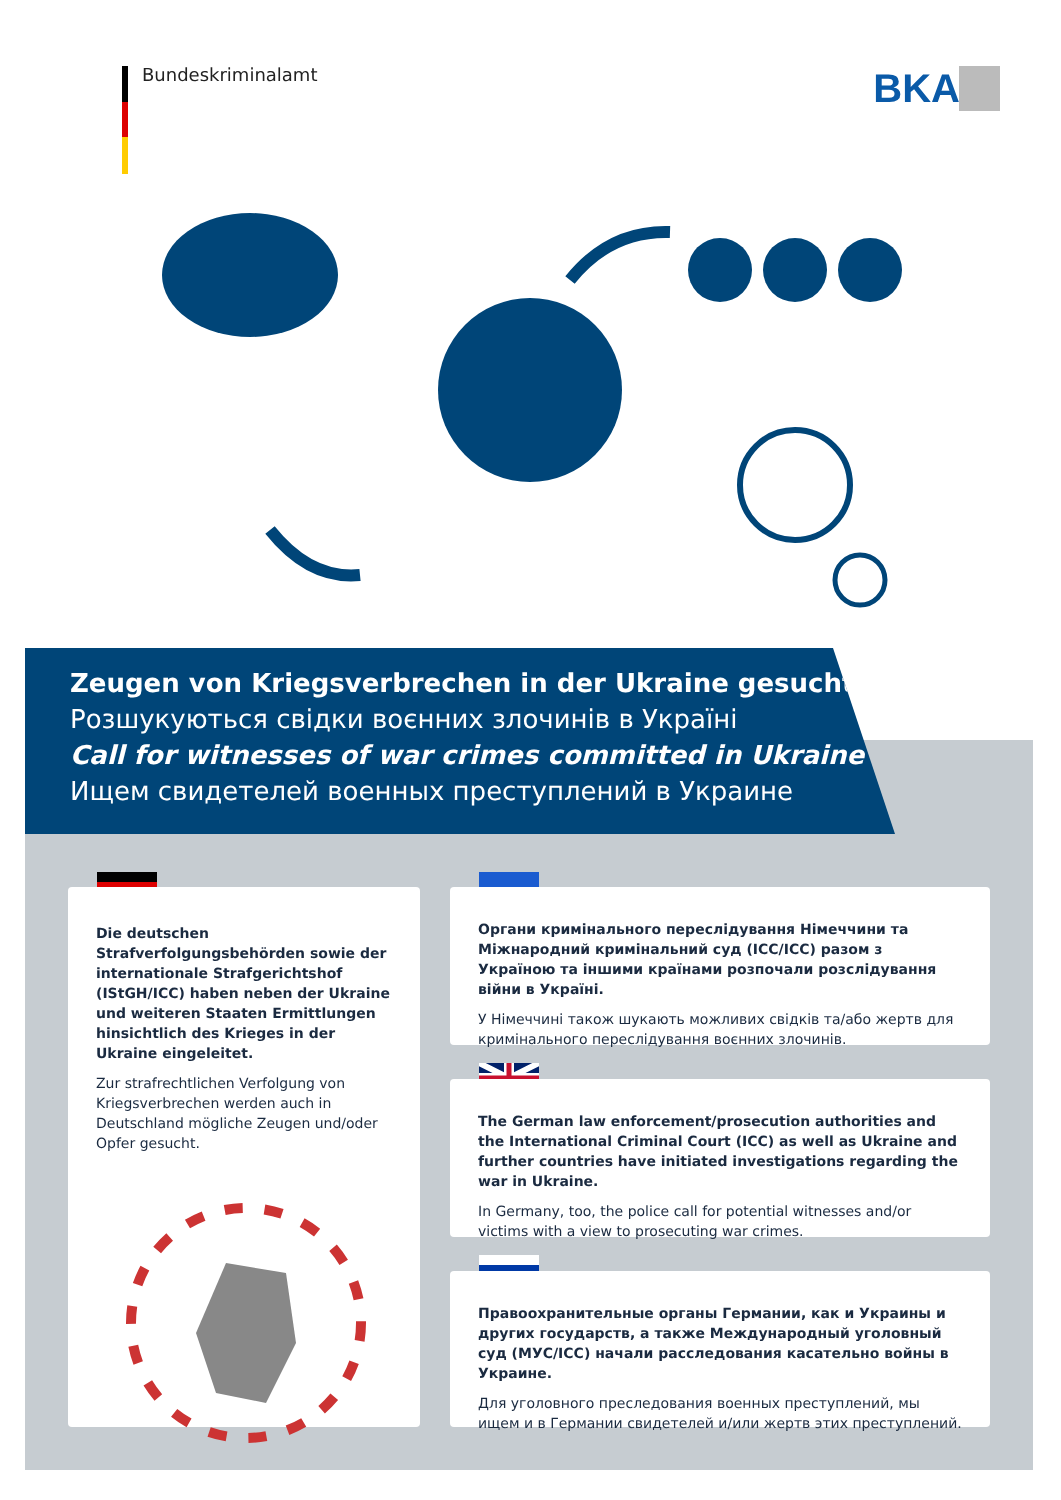Bundeskriminalamt BKA
Zeugen von Kriegsverbrechen in der Ukraine gesucht
Розшукуються свідки воєнних злочинів в Україні
Call for witnesses of war crimes committed in Ukraine
Ищем свидетелей военных преступлений в Украине
Die deutschen Strafverfolgungsbehörden sowie der internationale Strafgerichtshof (IStGH/ICC) haben neben der Ukraine und weiteren Staaten Ermittlungen hinsichtlich des Krieges in der Ukraine eingeleitet.
Zur strafrechtlichen Verfolgung von Kriegs­verbrechen werden auch in Deutschland mögliche Zeugen und/oder Opfer gesucht.
Органи кримінального переслідування Німеччини та Міжнародний кримінальний суд (ICC/ICC) разом з Україною та іншими країнами розпочали розслідування війни в Україні.
У Німеччині також шукають можливих свідків та/або жертв для кримінального переслідування воєнних злочинів.
The German law enforcement/prosecution authorities and the Inter­national Criminal Court (ICC) as well as Ukraine and further countries have initiated investigations regarding the war in Ukraine.
In Germany, too, the police call for potential witnesses and/or victims with a view to prosecuting war crimes.
Правоохранительные органы Германии, как и Украины и других государств, а также Международный уголовный суд (МУС/ICC) начали расследования касательно войны в Украине.
Для уголовного преследования военных преступлений, мы ищем и в Германии свидетелей и/или жертв этих преступлений.